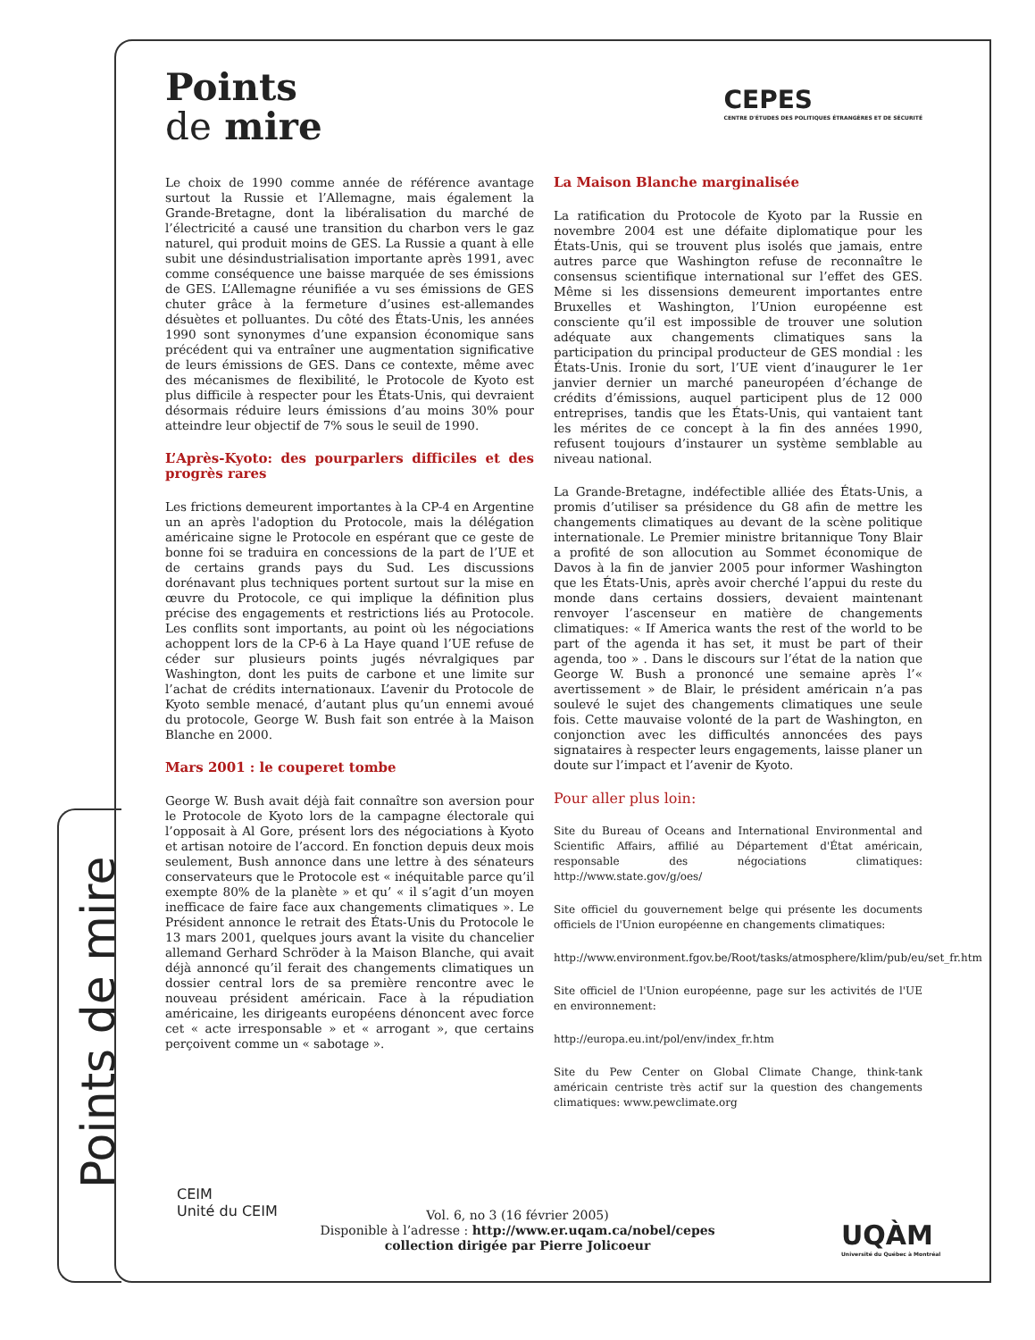Points
de mire
CEPES
CENTRE D'ÉTUDES DES POLITIQUES ÉTRANGÈRES ET DE SÉCURITÉ
Le choix de 1990 comme année de référence avantage surtout la Russie et l’Allemagne, mais également la Grande-Bretagne, dont la libéralisation du marché de l’électricité a causé une transition du charbon vers le gaz naturel, qui produit moins de GES. La Russie a quant à elle subit une désindustrialisation importante après 1991, avec comme conséquence une baisse marquée de ses émissions de GES. L’Allemagne réunifiée a vu ses émissions de GES chuter grâce à la fermeture d’usines est-allemandes désuètes et polluantes. Du côté des États-Unis, les années 1990 sont synonymes d’une expansion économique sans précédent qui va entraîner une augmentation significative de leurs émissions de GES. Dans ce contexte, même avec des mécanismes de flexibilité, le Protocole de Kyoto est plus difficile à respecter pour les États-Unis, qui devraient désormais réduire leurs émissions d’au moins 30% pour atteindre leur objectif de 7% sous le seuil de 1990.
L’Après-Kyoto: des pourparlers difficiles et des progrès rares
Les frictions demeurent importantes à la CP-4 en Argentine un an après l'adoption du Protocole, mais la délégation américaine signe le Protocole en espérant que ce geste de bonne foi se traduira en concessions de la part de l’UE et de certains grands pays du Sud. Les discussions dorénavant plus techniques portent surtout sur la mise en œuvre du Protocole, ce qui implique la définition plus précise des engagements et restrictions liés au Protocole. Les conflits sont importants, au point où les négociations achoppent lors de la CP-6 à La Haye quand l’UE refuse de céder sur plusieurs points jugés névralgiques par Washington, dont les puits de carbone et une limite sur l’achat de crédits internationaux. L’avenir du Protocole de Kyoto semble menacé, d’autant plus qu’un ennemi avoué du protocole, George W. Bush fait son entrée à la Maison Blanche en 2000.
Mars 2001 : le couperet tombe
George W. Bush avait déjà fait connaître son aversion pour le Protocole de Kyoto lors de la campagne électorale qui l’opposait à Al Gore, présent lors des négociations à Kyoto et artisan notoire de l’accord. En fonction depuis deux mois seulement, Bush annonce dans une lettre à des sénateurs conservateurs que le Protocole est « inéquitable parce qu’il exempte 80% de la planète » et qu’ « il s’agit d’un moyen inefficace de faire face aux changements climatiques ». Le Président annonce le retrait des États-Unis du Protocole le 13 mars 2001, quelques jours avant la visite du chancelier allemand Gerhard Schröder à la Maison Blanche, qui avait déjà annoncé qu’il ferait des changements climatiques un dossier central lors de sa première rencontre avec le nouveau président américain. Face à la répudiation américaine, les dirigeants européens dénoncent avec force cet « acte irresponsable » et « arrogant », que certains perçoivent comme un « sabotage ».
La Maison Blanche marginalisée
La ratification du Protocole de Kyoto par la Russie en novembre 2004 est une défaite diplomatique pour les États-Unis, qui se trouvent plus isolés que jamais, entre autres parce que Washington refuse de reconnaître le consensus scientifique international sur l’effet des GES. Même si les dissensions demeurent importantes entre Bruxelles et Washington, l’Union européenne est consciente qu’il est impossible de trouver une solution adéquate aux changements climatiques sans la participation du principal producteur de GES mondial : les États-Unis. Ironie du sort, l’UE vient d’inaugurer le 1er janvier dernier un marché paneuropéen d’échange de crédits d’émissions, auquel participent plus de 12 000 entreprises, tandis que les États-Unis, qui vantaient tant les mérites de ce concept à la fin des années 1990, refusent toujours d’instaurer un système semblable au niveau national.
La Grande-Bretagne, indéfectible alliée des États-Unis, a promis d’utiliser sa présidence du G8 afin de mettre les changements climatiques au devant de la scène politique internationale. Le Premier ministre britannique Tony Blair a profité de son allocution au Sommet économique de Davos à la fin de janvier 2005 pour informer Washington que les États-Unis, après avoir cherché l’appui du reste du monde dans certains dossiers, devaient maintenant renvoyer l’ascenseur en matière de changements climatiques: « If America wants the rest of the world to be part of the agenda it has set, it must be part of their agenda, too » . Dans le discours sur l’état de la nation que George W. Bush a prononcé une semaine après l’« avertissement » de Blair, le président américain n’a pas soulevé le sujet des changements climatiques une seule fois. Cette mauvaise volonté de la part de Washington, en conjonction avec les difficultés annoncées des pays signataires à respecter leurs engagements, laisse planer un doute sur l’impact et l’avenir de Kyoto.
Pour aller plus loin:
Site du Bureau of Oceans and International Environmental and Scientific Affairs, affilié au Département d'État américain, responsable des négociations climatiques: http://www.state.gov/g/oes/
Site officiel du gouvernement belge qui présente les documents officiels de l'Union européenne en changements climatiques:
http://www.environment.fgov.be/Root/tasks/atmosphere/klim/pub/eu/set_fr.htm
Site officiel de l'Union européenne, page sur les activités de l'UE en environnement:
http://europa.eu.int/pol/env/index_fr.htm
Site du Pew Center on Global Climate Change, think-tank américain centriste très actif sur la question des changements climatiques: www.pewclimate.org
Points de mire
CEIM
Unité du CEIM
Vol. 6, no 3 (16 février 2005)
Disponible à l’adresse : http://www.er.uqam.ca/nobel/cepes
collection dirigée par Pierre Jolicoeur
UQÀM
Université du Québec à Montréal